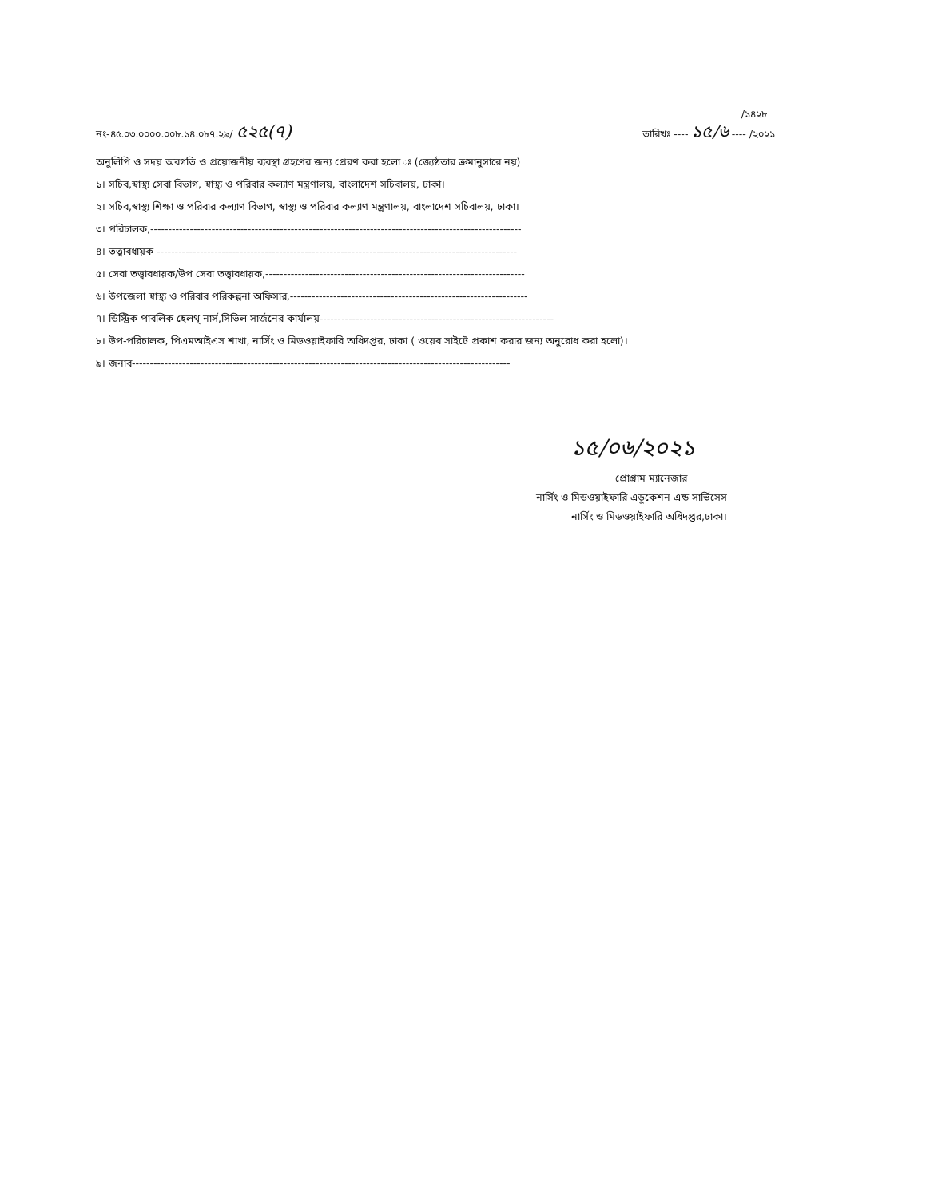/১৪২৮
নং-৪৫.০৩.০০০০.০০৮.১৪.০৮৭.২৯/ ৫২৫(৭)
তারিখঃ ---- ১৫/৬ ---- /২০২১
অনুলিপি ও সদয় অবগতি ও প্রয়োজনীয় ব্যবস্থা গ্রহণের জন্য প্রেরণ করা হলো ঃ (জ্যেষ্ঠতার ক্রমানুসারে নয়)
১। সচিব,স্বাস্থ্য সেবা বিভাগ, স্বাস্থ্য ও পরিবার কল্যাণ মন্ত্রণালয়, বাংলাদেশ সচিবালয়, ঢাকা।
২। সচিব,স্বাস্থ্য শিক্ষা ও পরিবার কল্যাণ বিভাগ, স্বাস্থ্য ও পরিবার কল্যাণ মন্ত্রণালয়, বাংলাদেশ সচিবালয়, ঢাকা।
৩। পরিচালক,-------------------------------------------------------------------------------------------------------
৪। তত্ত্বাবধায়ক ----------------------------------------------------------------------------------------------------
৫। সেবা তত্ত্বাবধায়ক/উপ সেবা তত্ত্বাবধায়ক,------------------------------------------------------------------------
৬। উপজেলা স্বাস্থ্য ও পরিবার পরিকল্পনা অফিসার,------------------------------------------------------------------
৭। ডিস্ট্রিক পাবলিক হেলথ্ নার্স,সিভিল সার্জনের কার্যালয়-----------------------------------------------------------------
৮। উপ-পরিচালক, পিএমআইএস শাখা, নার্সিং ও মিডওয়াইফারি অধিদপ্তর, ঢাকা ( ওয়েব সাইটে প্রকাশ করার জন্য অনুরোধ করা হলো)।
৯। জনাব---------------------------------------------------------------------------------------------------------
১৫/০৬/২০২১
প্রোগ্রাম ম্যানেজার
নার্সিং ও মিডওয়াইফারি এডুকেশন এন্ড সার্ভিসেস
নার্সিং ও মিডওয়াইফারি অধিদপ্তর,ঢাকা।